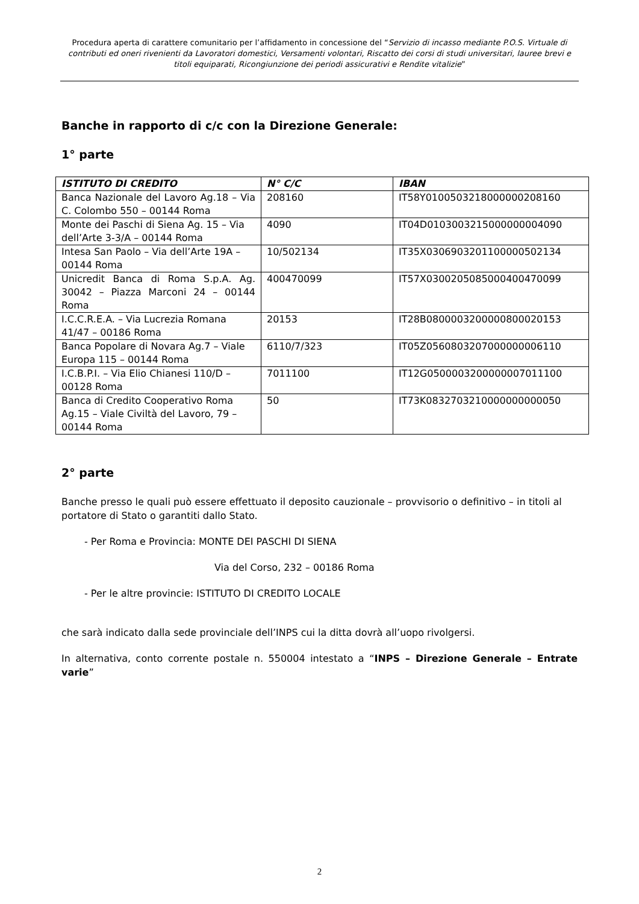Procedura aperta di carattere comunitario per l’affidamento in concessione del “Servizio di incasso mediante P.O.S. Virtuale di contributi ed oneri rivenienti da Lavoratori domestici, Versamenti volontari, Riscatto dei corsi di studi universitari, lauree brevi e titoli equiparati, Ricongiunzione dei periodi assicurativi e Rendite vitalizie”
Banche in rapporto di c/c con la Direzione Generale:
1° parte
| ISTITUTO DI CREDITO | N° C/C | IBAN |
| --- | --- | --- |
| Banca Nazionale del Lavoro Ag.18 – Via C. Colombo 550 – 00144 Roma | 208160 | IT58Y0100503218000000208160 |
| Monte dei Paschi di Siena Ag. 15 – Via dell’Arte 3-3/A – 00144 Roma | 4090 | IT04D0103003215000000004090 |
| Intesa San Paolo – Via dell’Arte 19A – 00144 Roma | 10/502134 | IT35X0306903201100000502134 |
| Unicredit Banca di Roma S.p.A. Ag. 30042 – Piazza Marconi 24 – 00144 Roma | 400470099 | IT57X0300205085000400470099 |
| I.C.C.R.E.A. – Via Lucrezia Romana 41/47 – 00186 Roma | 20153 | IT28B0800003200000800020153 |
| Banca Popolare di Novara Ag.7 – Viale Europa 115 – 00144 Roma | 6110/7/323 | IT05Z0560803207000000006110 |
| I.C.B.P.I. – Via Elio Chianesi 110/D – 00128 Roma | 7011100 | IT12G0500003200000007011100 |
| Banca di Credito Cooperativo Roma Ag.15 – Viale Civiltà del Lavoro, 79 – 00144 Roma | 50 | IT73K0832703210000000000050 |
2° parte
Banche presso le quali può essere effettuato il deposito cauzionale – provvisorio o definitivo – in titoli al portatore di Stato o garantiti dallo Stato.
- Per Roma e Provincia: MONTE DEI PASCHI DI SIENA
Via del Corso, 232 – 00186 Roma
- Per le altre provincie: ISTITUTO DI CREDITO LOCALE
che sarà indicato dalla sede provinciale dell’INPS cui la ditta dovrà all’uopo rivolgersi.
In alternativa, conto corrente postale n. 550004 intestato a “INPS – Direzione Generale – Entrate varie”
2